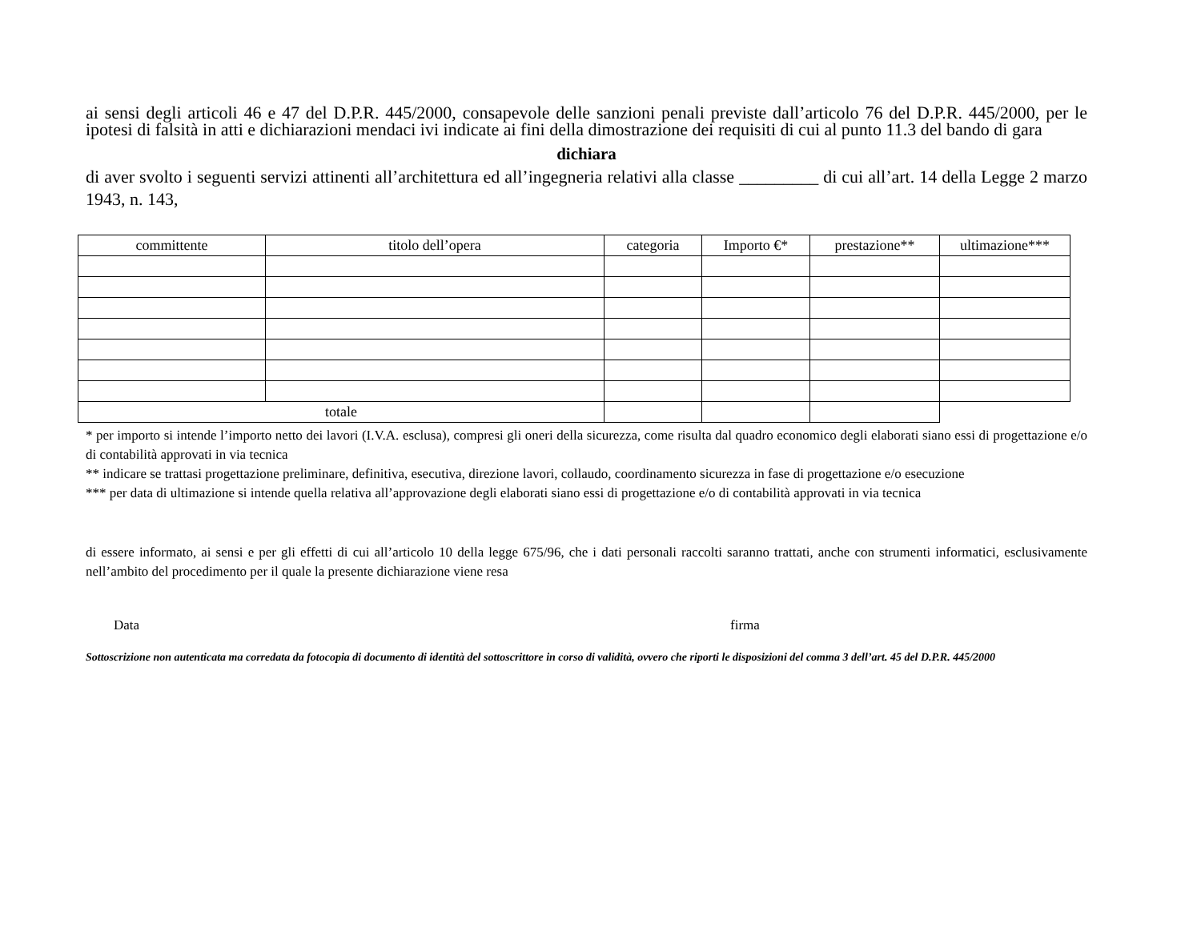ai sensi degli articoli 46 e 47 del D.P.R. 445/2000, consapevole delle sanzioni penali previste dall’articolo 76 del D.P.R. 445/2000, per le ipotesi di falsità in atti e dichiarazioni mendaci ivi indicate ai fini della dimostrazione dei requisiti di cui al punto 11.3 del bando di gara
dichiara
di aver svolto i seguenti servizi attinenti all’architettura ed all’ingegneria relativi alla classe _________ di cui all’art. 14 della Legge 2 marzo 1943, n. 143,
| committente | titolo dell’opera | categoria | Importo €* | prestazione** | ultimazione*** |
| --- | --- | --- | --- | --- | --- |
| totale | | | | | |
* per importo si intende l’importo netto dei lavori (I.V.A. esclusa), compresi gli oneri della sicurezza, come risulta dal quadro economico degli elaborati siano essi di progettazione e/o di contabilità approvati in via tecnica
** indicare se trattasi progettazione preliminare, definitiva, esecutiva, direzione lavori, collaudo, coordinamento sicurezza in fase di progettazione e/o esecuzione
*** per data di ultimazione si intende quella relativa all’approvazione degli elaborati siano essi di progettazione e/o di contabilità approvati in via tecnica
di essere informato, ai sensi e per gli effetti di cui all’articolo 10 della legge 675/96, che i dati personali raccolti saranno trattati, anche con strumenti informatici, esclusivamente nell’ambito del procedimento per il quale la presente dichiarazione viene resa
Data firma
Sottoscrizione non autenticata ma corredata da fotocopia di documento di identità del sottoscrittore in corso di validità, ovvero che riporti le disposizioni del comma 3 dell’art. 45 del D.P.R. 445/2000